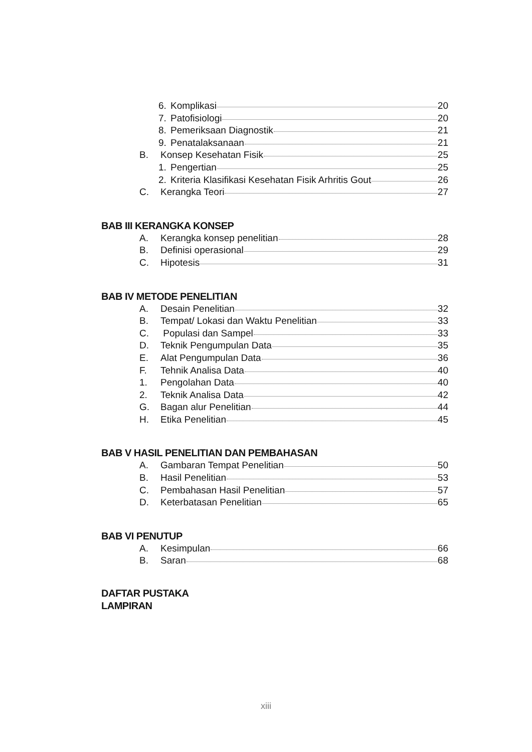6. Komplikasi 20
7. Patofisiologi 20
8. Pemeriksaan Diagnostik 21
9. Penatalaksanaan 21
B. Konsep Kesehatan Fisik 25
1. Pengertian 25
2. Kriteria Klasifikasi Kesehatan Fisik Arhritis Gout 26
C. Kerangka Teori 27
BAB III KERANGKA KONSEP
A. Kerangka konsep penelitian 28
B. Definisi operasional 29
C. Hipotesis 31
BAB IV METODE PENELITIAN
A. Desain Penelitian 32
B. Tempat/ Lokasi dan Waktu Penelitian 33
C. Populasi dan Sampel 33
D. Teknik Pengumpulan Data 35
E. Alat Pengumpulan Data 36
F. Tehnik Analisa Data 40
1. Pengolahan Data 40
2. Teknik Analisa Data 42
G. Bagan alur Penelitian 44
H. Etika Penelitian 45
BAB V HASIL PENELITIAN DAN PEMBAHASAN
A. Gambaran Tempat Penelitian 50
B. Hasil Penelitian 53
C. Pembahasan Hasil Penelitian 57
D. Keterbatasan Penelitian 65
BAB VI PENUTUP
A. Kesimpulan 66
B. Saran 68
DAFTAR PUSTAKA
LAMPIRAN
xiii